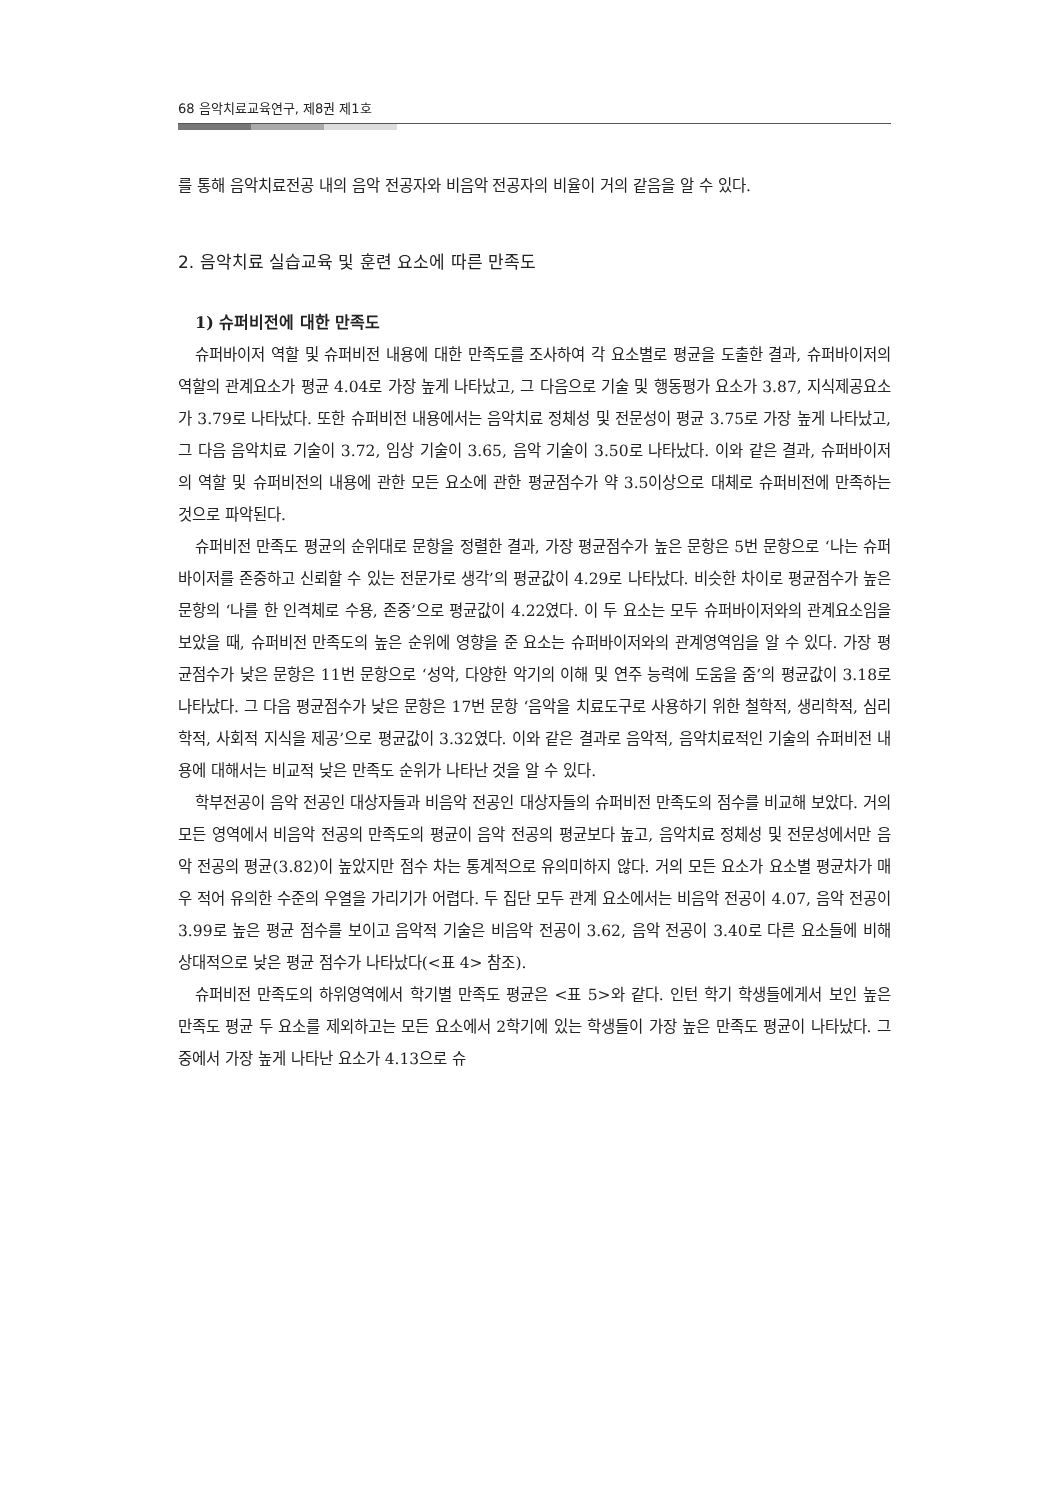68 음악치료교육연구, 제8권 제1호
를 통해 음악치료전공 내의 음악 전공자와 비음악 전공자의 비율이 거의 같음을 알 수 있다.
2. 음악치료 실습교육 및 훈련 요소에 따른 만족도
1) 슈퍼비전에 대한 만족도
슈퍼바이저 역할 및 슈퍼비전 내용에 대한 만족도를 조사하여 각 요소별로 평균을 도출한 결과, 슈퍼바이저의 역할의 관계요소가 평균 4.04로 가장 높게 나타났고, 그 다음으로 기술 및 행동평가 요소가 3.87, 지식제공요소가 3.79로 나타났다. 또한 슈퍼비전 내용에서는 음악치료 정체성 및 전문성이 평균 3.75로 가장 높게 나타났고, 그 다음 음악치료 기술이 3.72, 임상 기술이 3.65, 음악 기술이 3.50로 나타났다. 이와 같은 결과, 슈퍼바이저의 역할 및 슈퍼비전의 내용에 관한 모든 요소에 관한 평균점수가 약 3.5이상으로 대체로 슈퍼비전에 만족하는 것으로 파악된다.
슈퍼비전 만족도 평균의 순위대로 문항을 정렬한 결과, 가장 평균점수가 높은 문항은 5번 문항으로 ‘나는 슈퍼바이저를 존중하고 신뢰할 수 있는 전문가로 생각’의 평균값이 4.29로 나타났다. 비슷한 차이로 평균점수가 높은 문항의 ‘나를 한 인격체로 수용, 존중’으로 평균값이 4.22였다. 이 두 요소는 모두 슈퍼바이저와의 관계요소임을 보았을 때, 슈퍼비전 만족도의 높은 순위에 영향을 준 요소는 슈퍼바이저와의 관계영역임을 알 수 있다. 가장 평균점수가 낮은 문항은 11번 문항으로 ‘성악, 다양한 악기의 이해 및 연주 능력에 도움을 줌’의 평균값이 3.18로 나타났다. 그 다음 평균점수가 낮은 문항은 17번 문항 ‘음악을 치료도구로 사용하기 위한 철학적, 생리학적, 심리학적, 사회적 지식을 제공’으로 평균값이 3.32였다. 이와 같은 결과로 음악적, 음악치료적인 기술의 슈퍼비전 내용에 대해서는 비교적 낮은 만족도 순위가 나타난 것을 알 수 있다.
학부전공이 음악 전공인 대상자들과 비음악 전공인 대상자들의 슈퍼비전 만족도의 점수를 비교해 보았다. 거의 모든 영역에서 비음악 전공의 만족도의 평균이 음악 전공의 평균보다 높고, 음악치료 정체성 및 전문성에서만 음악 전공의 평균(3.82)이 높았지만 점수 차는 통계적으로 유의미하지 않다. 거의 모든 요소가 요소별 평균차가 매우 적어 유의한 수준의 우열을 가리기가 어렵다. 두 집단 모두 관계 요소에서는 비음악 전공이 4.07, 음악 전공이 3.99로 높은 평균 점수를 보이고 음악적 기술은 비음악 전공이 3.62, 음악 전공이 3.40로 다른 요소들에 비해 상대적으로 낮은 평균 점수가 나타났다(<표 4> 참조).
슈퍼비전 만족도의 하위영역에서 학기별 만족도 평균은 <표 5>와 같다. 인턴 학기 학생들에게서 보인 높은 만족도 평균 두 요소를 제외하고는 모든 요소에서 2학기에 있는 학생들이 가장 높은 만족도 평균이 나타났다. 그 중에서 가장 높게 나타난 요소가 4.13으로 슈